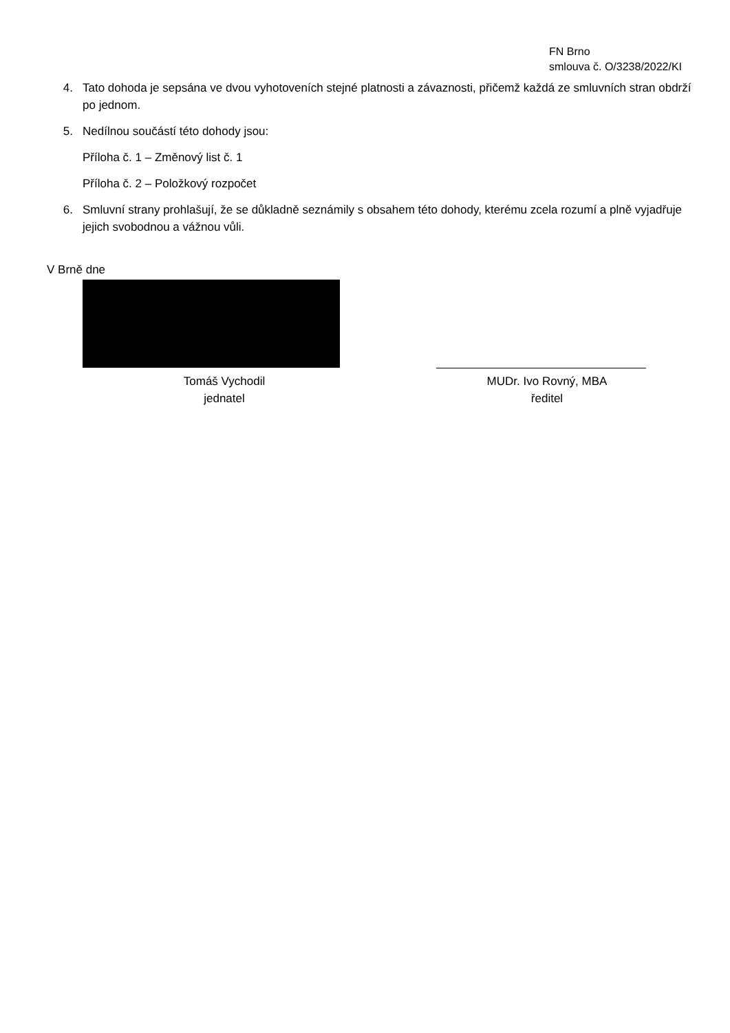FN Brno
smlouva č. O/3238/2022/KI
4. Tato dohoda je sepsána ve dvou vyhotoveních stejné platnosti a závaznosti, přičemž každá ze smluvních stran obdrží po jednom.
5. Nedílnou součástí této dohody jsou:
Příloha č. 1 – Změnový list č. 1
Příloha č. 2 – Položkový rozpočet
6. Smluvní strany prohlašují, že se důkladně seznámily s obsahem této dohody, kterému zcela rozumí a plně vyjadřuje jejich svobodnou a vážnou vůli.
V Brně dne
Tomáš Vychodil
jednatel
MUDr. Ivo Rovný, MBA
ředitel